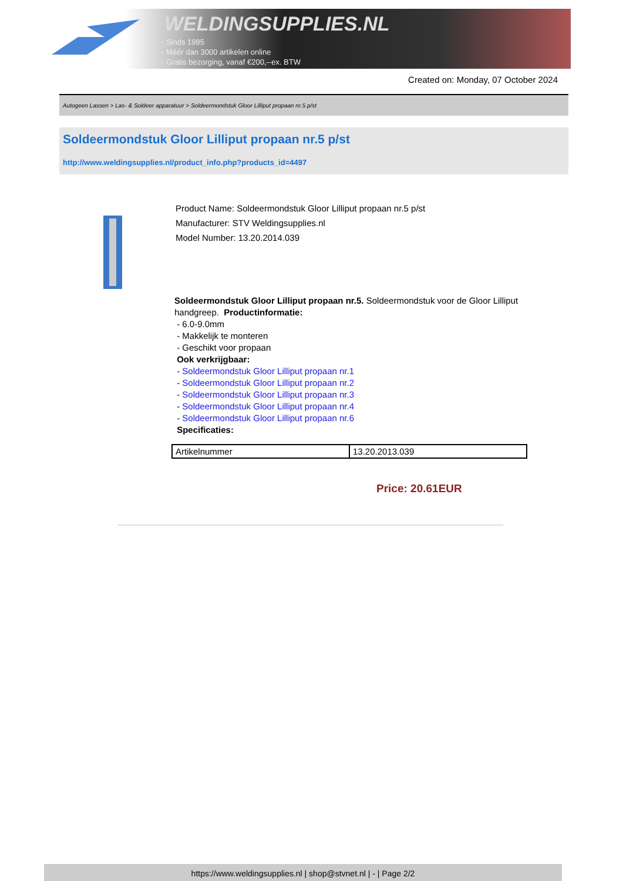WELDINGSUPPLIES.NL
- Sinds 1985
- Méér dan 3000 artikelen online
- Gratis bezorging, vanaf €200,--ex. BTW
Created on: Monday, 07 October 2024
Autogeen Lassen > Las- & Soldeer apparatuur > Soldeermondstuk Gloor Lilliput propaan nr.5 p/st
Soldeermondstuk Gloor Lilliput propaan nr.5 p/st
http://www.weldingsupplies.nl/product_info.php?products_id=4497
Product Name: Soldeermondstuk Gloor Lilliput propaan nr.5 p/st
Manufacturer: STV Weldingsupplies.nl
Model Number: 13.20.2014.039
Soldeermondstuk Gloor Lilliput propaan nr.5. Soldeermondstuk voor de Gloor Lilliput handgreep. Productinformatie:
- 6.0-9.0mm
- Makkelijk te monteren
- Geschikt voor propaan
Ook verkrijgbaar:
- Soldeermondstuk Gloor Lilliput propaan nr.1
- Soldeermondstuk Gloor Lilliput propaan nr.2
- Soldeermondstuk Gloor Lilliput propaan nr.3
- Soldeermondstuk Gloor Lilliput propaan nr.4
- Soldeermondstuk Gloor Lilliput propaan nr.6
Specificaties:
| Artikelnummer | 13.20.2013.039 |
Price: 20.61EUR
https://www.weldingsupplies.nl | shop@stvnet.nl | - | Page 2/2